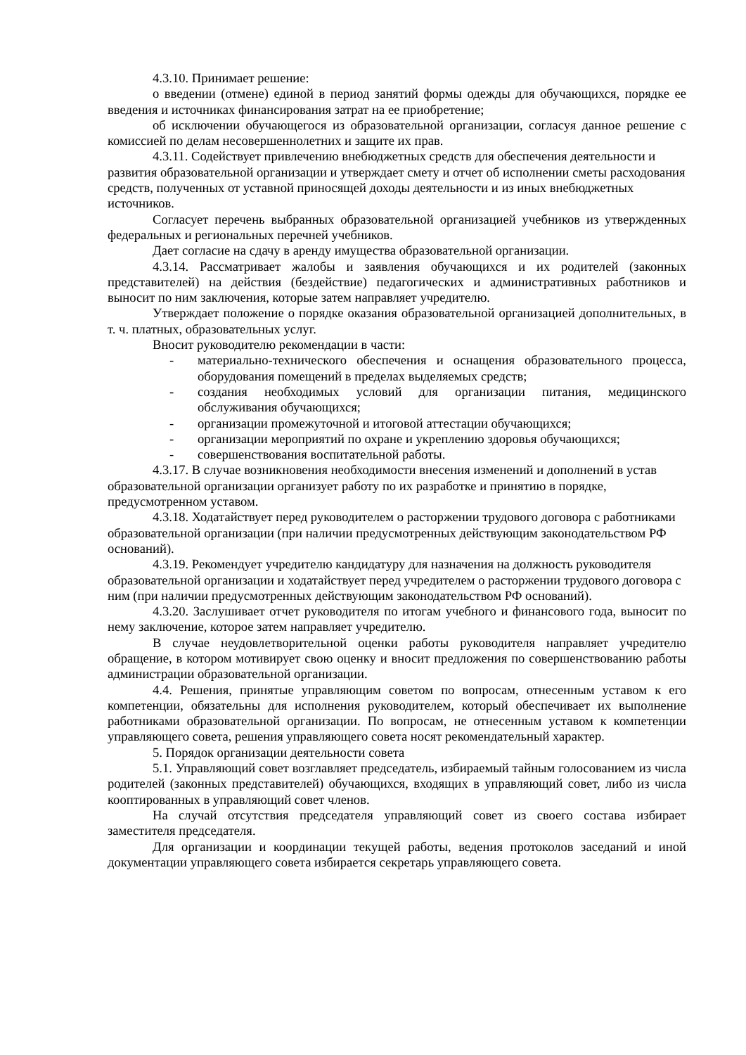4.3.10. Принимает решение:
о введении (отмене) единой в период занятий формы одежды для обучающихся, порядке ее введения и источниках финансирования затрат на ее приобретение;
об исключении обучающегося из образовательной организации, согласуя данное решение с комиссией по делам несовершеннолетних и защите их прав.
4.3.11. Содействует привлечению внебюджетных средств для обеспечения деятельности и развития образовательной организации и утверждает смету и отчет об исполнении сметы расходования средств, полученных от уставной приносящей доходы деятельности и из иных внебюджетных источников.
Согласует перечень выбранных образовательной организацией учебников из утвержденных федеральных и региональных перечней учебников.
Дает согласие на сдачу в аренду имущества образовательной организации.
4.3.14. Рассматривает жалобы и заявления обучающихся и их родителей (законных представителей) на действия (бездействие) педагогических и административных работников и выносит по ним заключения, которые затем направляет учредителю.
Утверждает положение о порядке оказания образовательной организацией дополнительных, в т. ч. платных, образовательных услуг.
Вносит руководителю рекомендации в части:
- материально-технического обеспечения и оснащения образовательного процесса, оборудования помещений в пределах выделяемых средств;
- создания необходимых условий для организации питания, медицинского обслуживания обучающихся;
- организации промежуточной и итоговой аттестации обучающихся;
- организации мероприятий по охране и укреплению здоровья обучающихся;
- совершенствования воспитательной работы.
4.3.17. В случае возникновения необходимости внесения изменений и дополнений в устав образовательной организации организует работу по их разработке и принятию в порядке, предусмотренном уставом.
4.3.18. Ходатайствует перед руководителем о расторжении трудового договора с работниками образовательной организации (при наличии предусмотренных действующим законодательством РФ оснований).
4.3.19. Рекомендует учредителю кандидатуру для назначения на должность руководителя образовательной организации и ходатайствует перед учредителем о расторжении трудового договора с ним (при наличии предусмотренных действующим законодательством РФ оснований).
4.3.20. Заслушивает отчет руководителя по итогам учебного и финансового года, выносит по нему заключение, которое затем направляет учредителю.
В случае неудовлетворительной оценки работы руководителя направляет учредителю обращение, в котором мотивирует свою оценку и вносит предложения по совершенствованию работы администрации образовательной организации.
4.4. Решения, принятые управляющим советом по вопросам, отнесенным уставом к его компетенции, обязательны для исполнения руководителем, который обеспечивает их выполнение работниками образовательной организации. По вопросам, не отнесенным уставом к компетенции управляющего совета, решения управляющего совета носят рекомендательный характер.
5. Порядок организации деятельности совета
5.1. Управляющий совет возглавляет председатель, избираемый тайным голосованием из числа родителей (законных представителей) обучающихся, входящих в управляющий совет, либо из числа кооптированных в управляющий совет членов.
На случай отсутствия председателя управляющий совет из своего состава избирает заместителя председателя.
Для организации и координации текущей работы, ведения протоколов заседаний и иной документации управляющего совета избирается секретарь управляющего совета.